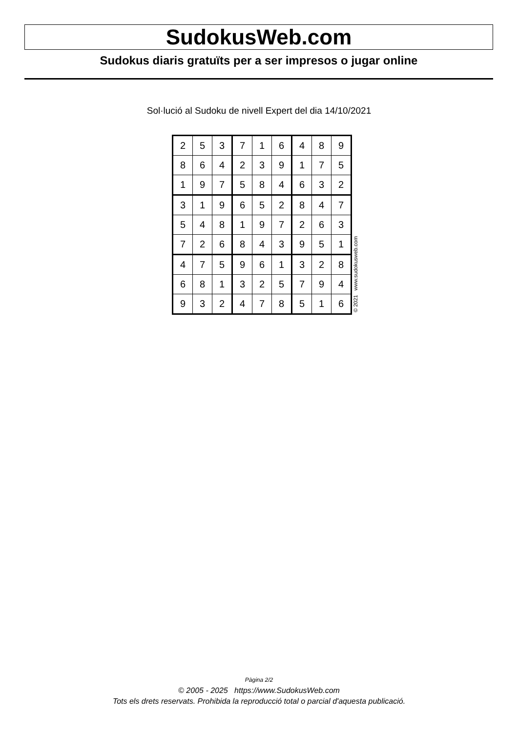SudokusWeb.com
Sudokus diaris gratuïts per a ser impresos o jugar online
Sol·lució al Sudoku de nivell Expert del dia 14/10/2021
| 2 | 5 | 3 | 7 | 1 | 6 | 4 | 8 | 9 |
| 8 | 6 | 4 | 2 | 3 | 9 | 1 | 7 | 5 |
| 1 | 9 | 7 | 5 | 8 | 4 | 6 | 3 | 2 |
| 3 | 1 | 9 | 6 | 5 | 2 | 8 | 4 | 7 |
| 5 | 4 | 8 | 1 | 9 | 7 | 2 | 6 | 3 |
| 7 | 2 | 6 | 8 | 4 | 3 | 9 | 5 | 1 |
| 4 | 7 | 5 | 9 | 6 | 1 | 3 | 2 | 8 |
| 6 | 8 | 1 | 3 | 2 | 5 | 7 | 9 | 4 |
| 9 | 3 | 2 | 4 | 7 | 8 | 5 | 1 | 6 |
© 2021 www.sudokusweb.com
Pàgina 2/2
© 2005 - 2025 https://www.SudokusWeb.com
Tots els drets reservats. Prohibida la reproducció total o parcial d'aquesta publicació.